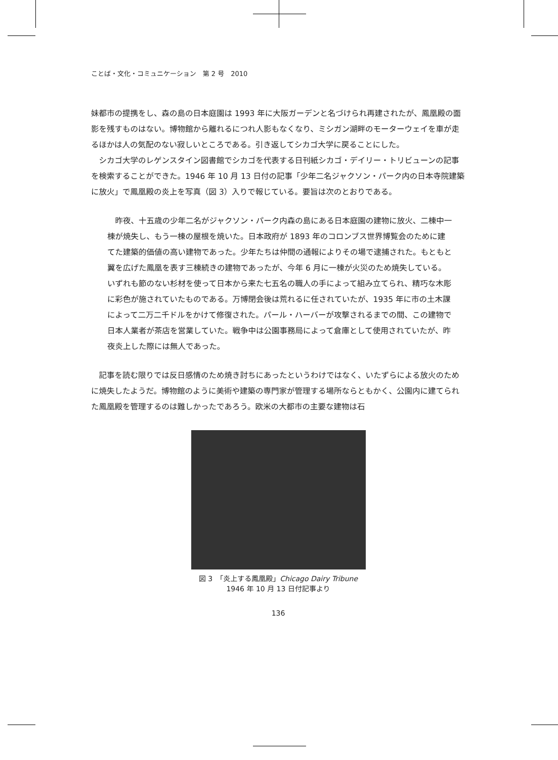ことば・文化・コミュニケーション　第 2 号　2010
妹都市の提携をし、森の島の日本庭園は 1993 年に大阪ガーデンと名づけられ再建されたが、鳳凰殿の面影を残すものはない。博物館から離れるにつれ人影もなくなり、ミシガン湖畔のモーターウェイを車が走るほかは人の気配のない寂しいところである。引き返してシカゴ大学に戻ることにした。
シカゴ大学のレゲンスタイン図書館でシカゴを代表する日刊紙シカゴ・デイリー・トリビューンの記事を検索することができた。1946 年 10 月 13 日付の記事「少年二名ジャクソン・パーク内の日本寺院建築に放火」で鳳凰殿の炎上を写真（図 3）入りで報じている。要旨は次のとおりである。
昨夜、十五歳の少年二名がジャクソン・パーク内森の島にある日本庭園の建物に放火、二棟中一棟が焼失し、もう一棟の屋根を焼いた。日本政府が 1893 年のコロンブス世界博覧会のために建てた建築的価値の高い建物であった。少年たちは仲間の通報によりその場で逮捕された。もともと翼を広げた鳳凰を表す三棟続きの建物であったが、今年 6 月に一棟が火災のため焼失している。いずれも節のない杉材を使って日本から来た七五名の職人の手によって組み立てられ、精巧な木彫に彩色が施されていたものである。万博閉会後は荒れるに任されていたが、1935 年に市の土木課によって二万二千ドルをかけて修復された。パール・ハーバーが攻撃されるまでの間、この建物で日本人業者が茶店を営業していた。戦争中は公園事務局によって倉庫として使用されていたが、昨夜炎上した際には無人であった。
記事を読む限りでは反日感情のため焼き討ちにあったというわけではなく、いたずらによる放火のために焼失したようだ。博物館のように美術や建築の専門家が管理する場所ならともかく、公園内に建てられた鳳凰殿を管理するのは難しかったであろう。欧米の大都市の主要な建物は石
図 3　「炎上する鳳凰殿」Chicago Dairy Tribune
1946 年 10 月 13 日付記事より
136